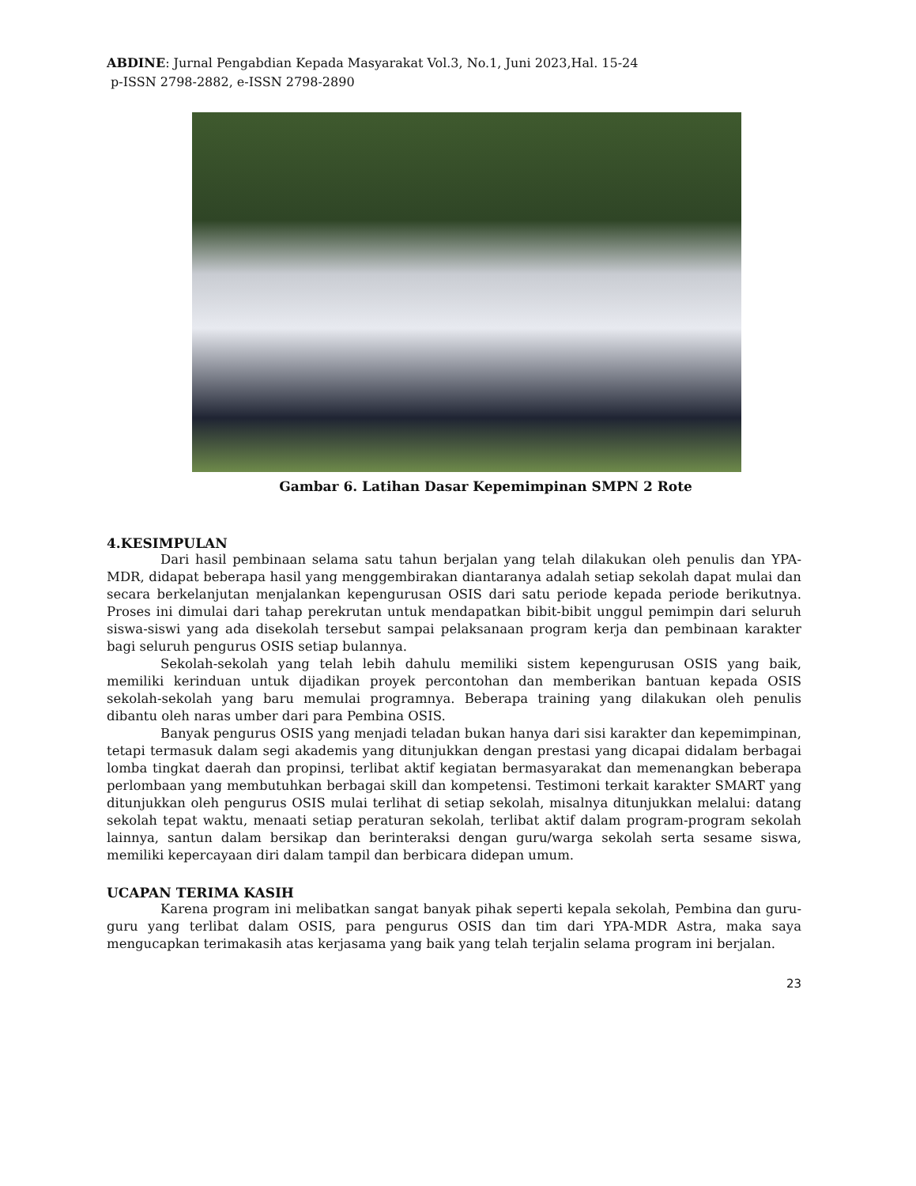ABDINE: Jurnal Pengabdian Kepada Masyarakat Vol.3, No.1, Juni 2023,Hal. 15-24
p-ISSN 2798-2882, e-ISSN 2798-2890
Gambar 6. Latihan Dasar Kepemimpinan SMPN 2 Rote
4.KESIMPULAN
Dari hasil pembinaan selama satu tahun berjalan yang telah dilakukan oleh penulis dan YPA-MDR, didapat beberapa hasil yang menggembirakan diantaranya adalah setiap sekolah dapat mulai dan secara berkelanjutan menjalankan kepengurusan OSIS dari satu periode kepada periode berikutnya. Proses ini dimulai dari tahap perekrutan untuk mendapatkan bibit-bibit unggul pemimpin dari seluruh siswa-siswi yang ada disekolah tersebut sampai pelaksanaan program kerja dan pembinaan karakter bagi seluruh pengurus OSIS setiap bulannya.
Sekolah-sekolah yang telah lebih dahulu memiliki sistem kepengurusan OSIS yang baik, memiliki kerinduan untuk dijadikan proyek percontohan dan memberikan bantuan kepada OSIS sekolah-sekolah yang baru memulai programnya. Beberapa training yang dilakukan oleh penulis dibantu oleh naras umber dari para Pembina OSIS.
Banyak pengurus OSIS yang menjadi teladan bukan hanya dari sisi karakter dan kepemimpinan, tetapi termasuk dalam segi akademis yang ditunjukkan dengan prestasi yang dicapai didalam berbagai lomba tingkat daerah dan propinsi, terlibat aktif kegiatan bermasyarakat dan memenangkan beberapa perlombaan yang membutuhkan berbagai skill dan kompetensi. Testimoni terkait karakter SMART yang ditunjukkan oleh pengurus OSIS mulai terlihat di setiap sekolah, misalnya ditunjukkan melalui: datang sekolah tepat waktu, menaati setiap peraturan sekolah, terlibat aktif dalam program-program sekolah lainnya, santun dalam bersikap dan berinteraksi dengan guru/warga sekolah serta sesame siswa, memiliki kepercayaan diri dalam tampil dan berbicara didepan umum.
UCAPAN TERIMA KASIH
Karena program ini melibatkan sangat banyak pihak seperti kepala sekolah, Pembina dan guru-guru yang terlibat dalam OSIS, para pengurus OSIS dan tim dari YPA-MDR Astra, maka saya mengucapkan terimakasih atas kerjasama yang baik yang telah terjalin selama program ini berjalan.
23